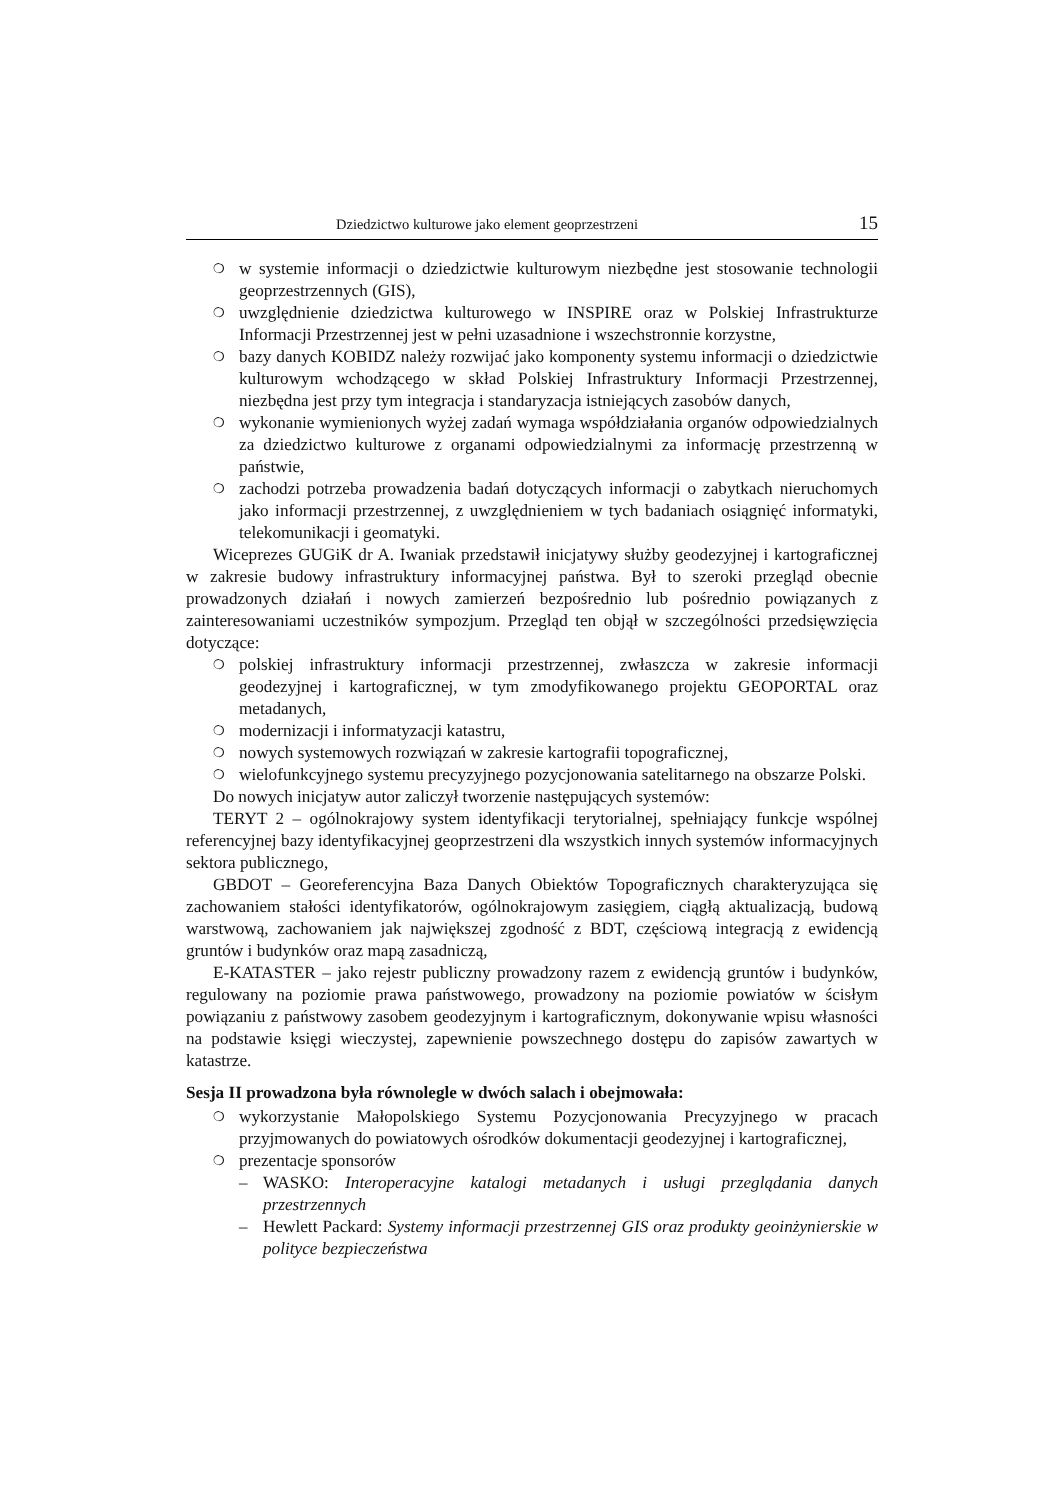Dziedzictwo kulturowe jako element geoprzestrzeni 15
❍ w systemie informacji o dziedzictwie kulturowym niezbędne jest stosowanie technologii geoprzestrzennych (GIS),
❍ uwzględnienie dziedzictwa kulturowego w INSPIRE oraz w Polskiej Infrastrukturze Informacji Przestrzennej jest w pełni uzasadnione i wszechstronnie korzystne,
❍ bazy danych KOBIDZ należy rozwijać jako komponenty systemu informacji o dziedzictwie kulturowym wchodzącego w skład Polskiej Infrastruktury Informacji Przestrzennej, niezbędna jest przy tym integracja i standaryzacja istniejących zasobów danych,
❍ wykonanie wymienionych wyżej zadań wymaga współdziałania organów odpowiedzialnych za dziedzictwo kulturowe z organami odpowiedzialnymi za informację przestrzenną w państwie,
❍ zachodzi potrzeba prowadzenia badań dotyczących informacji o zabytkach nieruchomych jako informacji przestrzennej, z uwzględnieniem w tych badaniach osiągnięć informatyki, telekomunikacji i geomatyki.
Wiceprezes GUGiK dr A. Iwaniak przedstawił inicjatywy służby geodezyjnej i kartograficznej w zakresie budowy infrastruktury informacyjnej państwa. Był to szeroki przegląd obecnie prowadzonych działań i nowych zamierzeń bezpośrednio lub pośrednio powiązanych z zainteresowaniami uczestników sympozjum. Przegląd ten objął w szczególności przedsięwzięcia dotyczące:
❍ polskiej infrastruktury informacji przestrzennej, zwłaszcza w zakresie informacji geodezyjnej i kartograficznej, w tym zmodyfikowanego projektu GEOPORTAL oraz metadanych,
❍ modernizacji i informatyzacji katastru,
❍ nowych systemowych rozwiązań w zakresie kartografii topograficznej,
❍ wielofunkcyjnego systemu precyzyjnego pozycjonowania satelitarnego na obszarze Polski.
Do nowych inicjatyw autor zaliczył tworzenie następujących systemów:
TERYT 2 – ogólnokrajowy system identyfikacji terytorialnej, spełniający funkcje wspólnej referencyjnej bazy identyfikacyjnej geoprzestrzeni dla wszystkich innych systemów informacyjnych sektora publicznego,
GBDOT – Georeferencyjna Baza Danych Obiektów Topograficznych charakteryzująca się zachowaniem stałości identyfikatorów, ogólnokrajowym zasięgiem, ciągłą aktualizacją, budową warstwową, zachowaniem jak największej zgodność z BDT, częściową integracją z ewidencją gruntów i budynków oraz mapą zasadniczą,
E-KATASTER – jako rejestr publiczny prowadzony razem z ewidencją gruntów i budynków, regulowany na poziomie prawa państwowego, prowadzony na poziomie powiatów w ścisłym powiązaniu z państwowy zasobem geodezyjnym i kartograficznym, dokonywanie wpisu własności na podstawie księgi wieczystej, zapewnienie powszechnego dostępu do zapisów zawartych w katastrze.
Sesja II prowadzona była równolegle w dwóch salach i obejmowała:
❍ wykorzystanie Małopolskiego Systemu Pozycjonowania Precyzyjnego w pracach przyjmowanych do powiatowych ośrodków dokumentacji geodezyjnej i kartograficznej,
❍ prezentacje sponsorów
– WASKO: Interoperacyjne katalogi metadanych i usługi przeglądania danych przestrzennych
– Hewlett Packard: Systemy informacji przestrzennej GIS oraz produkty geoinżynierskie w polityce bezpieczeństwa